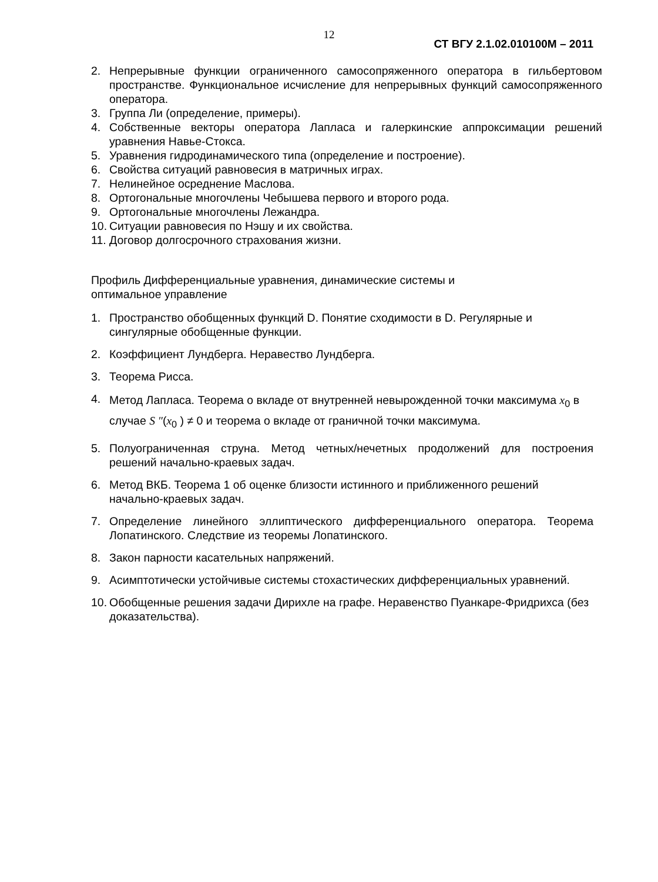12
СТ ВГУ 2.1.02.010100М – 2011
2. Непрерывные функции ограниченного самосопряженного оператора в гильбертовом пространстве. Функциональное исчисление для непрерывных функций самосопряженного оператора.
3. Группа Ли (определение, примеры).
4. Собственные векторы оператора Лапласа и галеркинские аппроксимации решений уравнения Навье-Стокса.
5. Уравнения гидродинамического типа (определение и построение).
6. Свойства ситуаций равновесия в матричных играх.
7. Нелинейное осреднение Маслова.
8. Ортогональные многочлены Чебышева первого и второго рода.
9. Ортогональные многочлены Лежандра.
10. Ситуации равновесия по Нэшу и их свойства.
11. Договор долгосрочного страхования жизни.
Профиль Дифференциальные уравнения, динамические системы и
оптимальное управление
1. Пространство обобщенных функций D. Понятие сходимости в D. Регулярные и сингулярные обобщенные функции.
2. Коэффициент Лундберга. Неравество Лундберга.
3. Теорема Рисса.
4. Метод Лапласа. Теорема о вкладе от внутренней невырожденной точки максимума x<sub>0</sub> в случае S ″(x<sub>0</sub> ) ≠ 0 и теорема о вкладе от граничной точки максимума.
5. Полуограниченная струна. Метод четных/нечетных продолжений для построения решений начально-краевых задач.
6. Метод ВКБ. Теорема 1 об оценке близости истинного и приближенного решений начально-краевых задач.
7. Определение линейного эллиптического дифференциального оператора. Теорема Лопатинского. Следствие из теоремы Лопатинского.
8. Закон парности касательных напряжений.
9. Асимптотически устойчивые системы стохастических дифференциальных уравнений.
10. Обобщенные решения задачи Дирихле на графе. Неравенство Пуанкаре-Фридрихса (без доказательства).